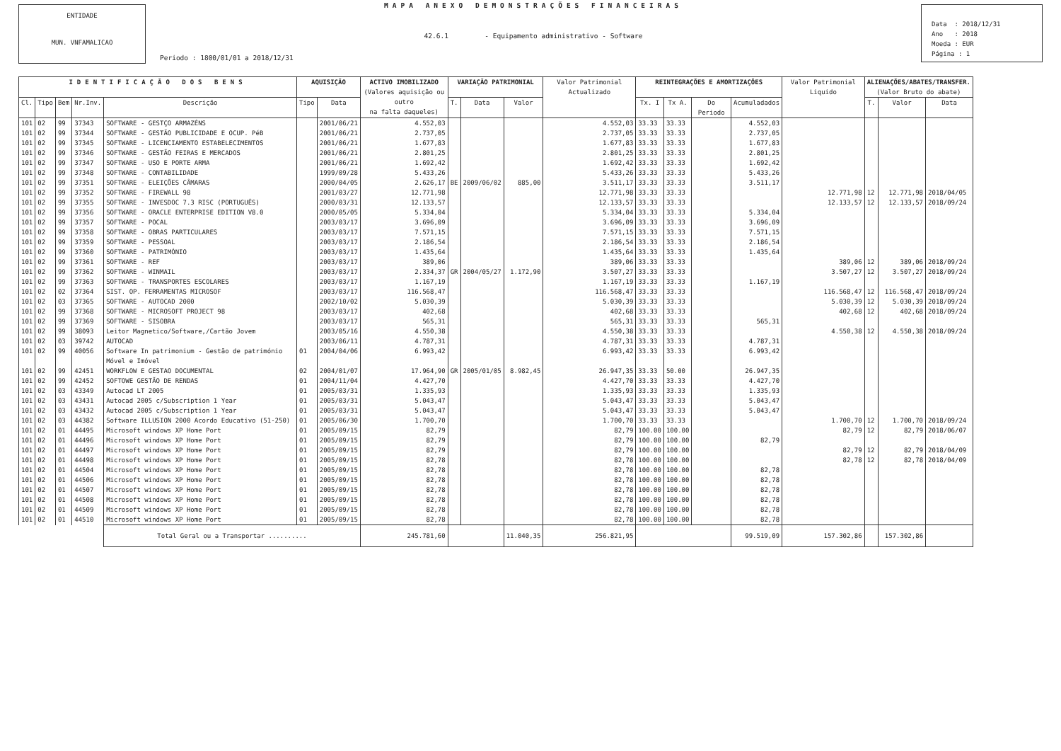ENTIDADE
MUN. VNFAMALICAO
MAPA ANEXO DEMONSTRAÇÕES FINANCEIRAS
42.6.1 - Equipamento administrativo - Software
Periodo : 1800/01/01 a 2018/12/31
Data : 2018/12/31
Ano : 2018
Moeda : EUR
Página : 1
| IDENTIFICAÇÃO DOS BENS | | | | | AQUISIÇÃO | | ACTIVO IMOBILIZADO (Valores aquisição ou outro na falta daqueles) | VARIAÇÃO PATRIMONIAL | | | Valor Patrimonial Actualizado | REINTEGRAÇÕES E AMORTIZAÇÕES | | | | Valor Patrimonial Liquido | ALIENAÇÕES/ABATES/TRANSFER. (Valor Bruto do abate) | | |
| --- | --- | --- | --- | --- | --- | --- | --- | --- | --- | --- | --- | --- | --- | --- | --- | --- | --- | --- | --- |
| Cl. | Tipo | Bem | Nr.Inv. | Descrição | Tipo | Data | | T. | Data | Valor | | Tx. I | Tx A. | Do Periodo | Acumuladados | | T. | Valor | Data |
| 101 | 02 | 99 | 37343 | SOFTWARE - GESTÇO ARMAZÉNS | | 2001/06/21 | 4.552,03 | | | | 4.552,03 | 33.33 | 33.33 | | 4.552,03 | | | | |
| 101 | 02 | 99 | 37344 | SOFTWARE - GESTÃO PUBLICIDADE E OCUP. PéB | | 2001/06/21 | 2.737,05 | | | | 2.737,05 | 33.33 | 33.33 | | 2.737,05 | | | | |
| 101 | 02 | 99 | 37345 | SOFTWARE - LICENCIAMENTO ESTABELECIMENTOS | | 2001/06/21 | 1.677,83 | | | | 1.677,83 | 33.33 | 33.33 | | 1.677,83 | | | | |
| 101 | 02 | 99 | 37346 | SOFTWARE - GESTÃO FEIRAS E MERCADOS | | 2001/06/21 | 2.801,25 | | | | 2.801,25 | 33.33 | 33.33 | | 2.801,25 | | | | |
| 101 | 02 | 99 | 37347 | SOFTWARE - USO E PORTE ARMA | | 2001/06/21 | 1.692,42 | | | | 1.692,42 | 33.33 | 33.33 | | 1.692,42 | | | | |
| 101 | 02 | 99 | 37348 | SOFTWARE - CONTABILIDADE | | 1999/09/28 | 5.433,26 | | | | 5.433,26 | 33.33 | 33.33 | | 5.433,26 | | | | |
| 101 | 02 | 99 | 37351 | SOFTWARE - ELEIÇÕES CÂMARAS | | 2000/04/05 | 2.626,17 | BE | 2009/06/02 | 885,00 | 3.511,17 | 33.33 | 33.33 | | 3.511,17 | | | | |
| 101 | 02 | 99 | 37352 | SOFTWARE - FIREWALL 98 | | 2001/03/27 | 12.771,98 | | | | 12.771,98 | 33.33 | 33.33 | | | 12.771,98 | 12 | 12.771,98 | 2018/04/05 |
| 101 | 02 | 99 | 37355 | SOFTWARE - INVESDOC 7.3 RISC (PORTUGUÊS) | | 2000/03/31 | 12.133,57 | | | | 12.133,57 | 33.33 | 33.33 | | | 12.133,57 | 12 | 12.133,57 | 2018/09/24 |
| 101 | 02 | 99 | 37356 | SOFTWARE - ORACLE ENTERPRISE EDITION V8.0 | | 2000/05/05 | 5.334,04 | | | | 5.334,04 | 33.33 | 33.33 | | 5.334,04 | | | | |
| 101 | 02 | 99 | 37357 | SOFTWARE - POCAL | | 2003/03/17 | 3.696,09 | | | | 3.696,09 | 33.33 | 33.33 | | 3.696,09 | | | | |
| 101 | 02 | 99 | 37358 | SOFTWARE - OBRAS PARTICULARES | | 2003/03/17 | 7.571,15 | | | | 7.571,15 | 33.33 | 33.33 | | 7.571,15 | | | | |
| 101 | 02 | 99 | 37359 | SOFTWARE - PESSOAL | | 2003/03/17 | 2.186,54 | | | | 2.186,54 | 33.33 | 33.33 | | 2.186,54 | | | | |
| 101 | 02 | 99 | 37360 | SOFTWARE - PATRIMÓNIO | | 2003/03/17 | 1.435,64 | | | | 1.435,64 | 33.33 | 33.33 | | 1.435,64 | | | | |
| 101 | 02 | 99 | 37361 | SOFTWARE - REF | | 2003/03/17 | 389,06 | | | | 389,06 | 33.33 | 33.33 | | | 389,06 | 12 | 389,06 | 2018/09/24 |
| 101 | 02 | 99 | 37362 | SOFTWARE - WINMAIL | | 2003/03/17 | 2.334,37 | GR | 2004/05/27 | 1.172,90 | 3.507,27 | 33.33 | 33.33 | | | 3.507,27 | 12 | 3.507,27 | 2018/09/24 |
| 101 | 02 | 99 | 37363 | SOFTWARE - TRANSPORTES ESCOLARES | | 2003/03/17 | 1.167,19 | | | | 1.167,19 | 33.33 | 33.33 | | 1.167,19 | | | | |
| 101 | 02 | 02 | 37364 | SIST. OP. FERRAMENTAS MICROSOF | | 2003/03/17 | 116.568,47 | | | | 116.568,47 | 33.33 | 33.33 | | | 116.568,47 | 12 | 116.568,47 | 2018/09/24 |
| 101 | 02 | 03 | 37365 | SOFTWARE - AUTOCAD 2000 | | 2002/10/02 | 5.030,39 | | | | 5.030,39 | 33.33 | 33.33 | | | 5.030,39 | 12 | 5.030,39 | 2018/09/24 |
| 101 | 02 | 99 | 37368 | SOFTWARE - MICROSOFT PROJECT 98 | | 2003/03/17 | 402,68 | | | | 402,68 | 33.33 | 33.33 | | | 402,68 | 12 | 402,68 | 2018/09/24 |
| 101 | 02 | 99 | 37369 | SOFTWARE - SISOBRA | | 2003/03/17 | 565,31 | | | | 565,31 | 33.33 | 33.33 | | 565,31 | | | | |
| 101 | 02 | 99 | 38093 | Leitor Magnetico/Software,/Cartão Jovem | | 2003/05/16 | 4.550,38 | | | | 4.550,38 | 33.33 | 33.33 | | | 4.550,38 | 12 | 4.550,38 | 2018/09/24 |
| 101 | 02 | 03 | 39742 | AUTOCAD | | 2003/06/11 | 4.787,31 | | | | 4.787,31 | 33.33 | 33.33 | | 4.787,31 | | | | |
| 101 | 02 | 99 | 40056 | Software In patrimonium - Gestão de património Móvel e Imóvel | 01 | 2004/04/06 | 6.993,42 | | | | 6.993,42 | 33.33 | 33.33 | | 6.993,42 | | | | |
| 101 | 02 | 99 | 42451 | WORKFLOW E GESTAO DOCUMENTAL | 02 | 2004/01/07 | 17.964,90 | GR | 2005/01/05 | 8.982,45 | 26.947,35 | 33.33 | 50.00 | | 26.947,35 | | | | |
| 101 | 02 | 99 | 42452 | SOFTOWE GESTÃO DE RENDAS | 01 | 2004/11/04 | 4.427,70 | | | | 4.427,70 | 33.33 | 33.33 | | 4.427,70 | | | | |
| 101 | 02 | 03 | 43349 | Autocad LT 2005 | 01 | 2005/03/31 | 1.335,93 | | | | 1.335,93 | 33.33 | 33.33 | | 1.335,93 | | | | |
| 101 | 02 | 03 | 43431 | Autocad 2005 c/Subscription 1 Year | 01 | 2005/03/31 | 5.043,47 | | | | 5.043,47 | 33.33 | 33.33 | | 5.043,47 | | | | |
| 101 | 02 | 03 | 43432 | Autocad 2005 c/Subscription 1 Year | 01 | 2005/03/31 | 5.043,47 | | | | 5.043,47 | 33.33 | 33.33 | | 5.043,47 | | | | |
| 101 | 02 | 03 | 44382 | Software ILLUSION 2000 Acordo Educativo (51-250) | 01 | 2005/06/30 | 1.700,70 | | | | 1.700,70 | 33.33 | 33.33 | | | 1.700,70 | 12 | 1.700,70 | 2018/09/24 |
| 101 | 02 | 01 | 44495 | Microsoft windows XP Home Port | 01 | 2005/09/15 | 82,79 | | | | 82,79 | 100.00 | 100.00 | | | 82,79 | 12 | 82,79 | 2018/06/07 |
| 101 | 02 | 01 | 44496 | Microsoft windows XP Home Port | 01 | 2005/09/15 | 82,79 | | | | 82,79 | 100.00 | 100.00 | | 82,79 | | | | |
| 101 | 02 | 01 | 44497 | Microsoft windows XP Home Port | 01 | 2005/09/15 | 82,79 | | | | 82,79 | 100.00 | 100.00 | | | 82,79 | 12 | 82,79 | 2018/04/09 |
| 101 | 02 | 01 | 44498 | Microsoft windows XP Home Port | 01 | 2005/09/15 | 82,78 | | | | 82,78 | 100.00 | 100.00 | | | 82,78 | 12 | 82,78 | 2018/04/09 |
| 101 | 02 | 01 | 44504 | Microsoft windows XP Home Port | 01 | 2005/09/15 | 82,78 | | | | 82,78 | 100.00 | 100.00 | | 82,78 | | | | |
| 101 | 02 | 01 | 44506 | Microsoft windows XP Home Port | 01 | 2005/09/15 | 82,78 | | | | 82,78 | 100.00 | 100.00 | | 82,78 | | | | |
| 101 | 02 | 01 | 44507 | Microsoft windows XP Home Port | 01 | 2005/09/15 | 82,78 | | | | 82,78 | 100.00 | 100.00 | | 82,78 | | | | |
| 101 | 02 | 01 | 44508 | Microsoft windows XP Home Port | 01 | 2005/09/15 | 82,78 | | | | 82,78 | 100.00 | 100.00 | | 82,78 | | | | |
| 101 | 02 | 01 | 44509 | Microsoft windows XP Home Port | 01 | 2005/09/15 | 82,78 | | | | 82,78 | 100.00 | 100.00 | | 82,78 | | | | |
| 101 | 02 | 01 | 44510 | Microsoft windows XP Home Port | 01 | 2005/09/15 | 82,78 | | | | 82,78 | 100.00 | 100.00 | | 82,78 | | | | |
| | | | | Total Geral ou a Transportar .......... | | | 245.781,60 | | | 11.040,35 | 256.821,95 | | | | 99.519,09 | 157.302,86 | | 157.302,86 | |